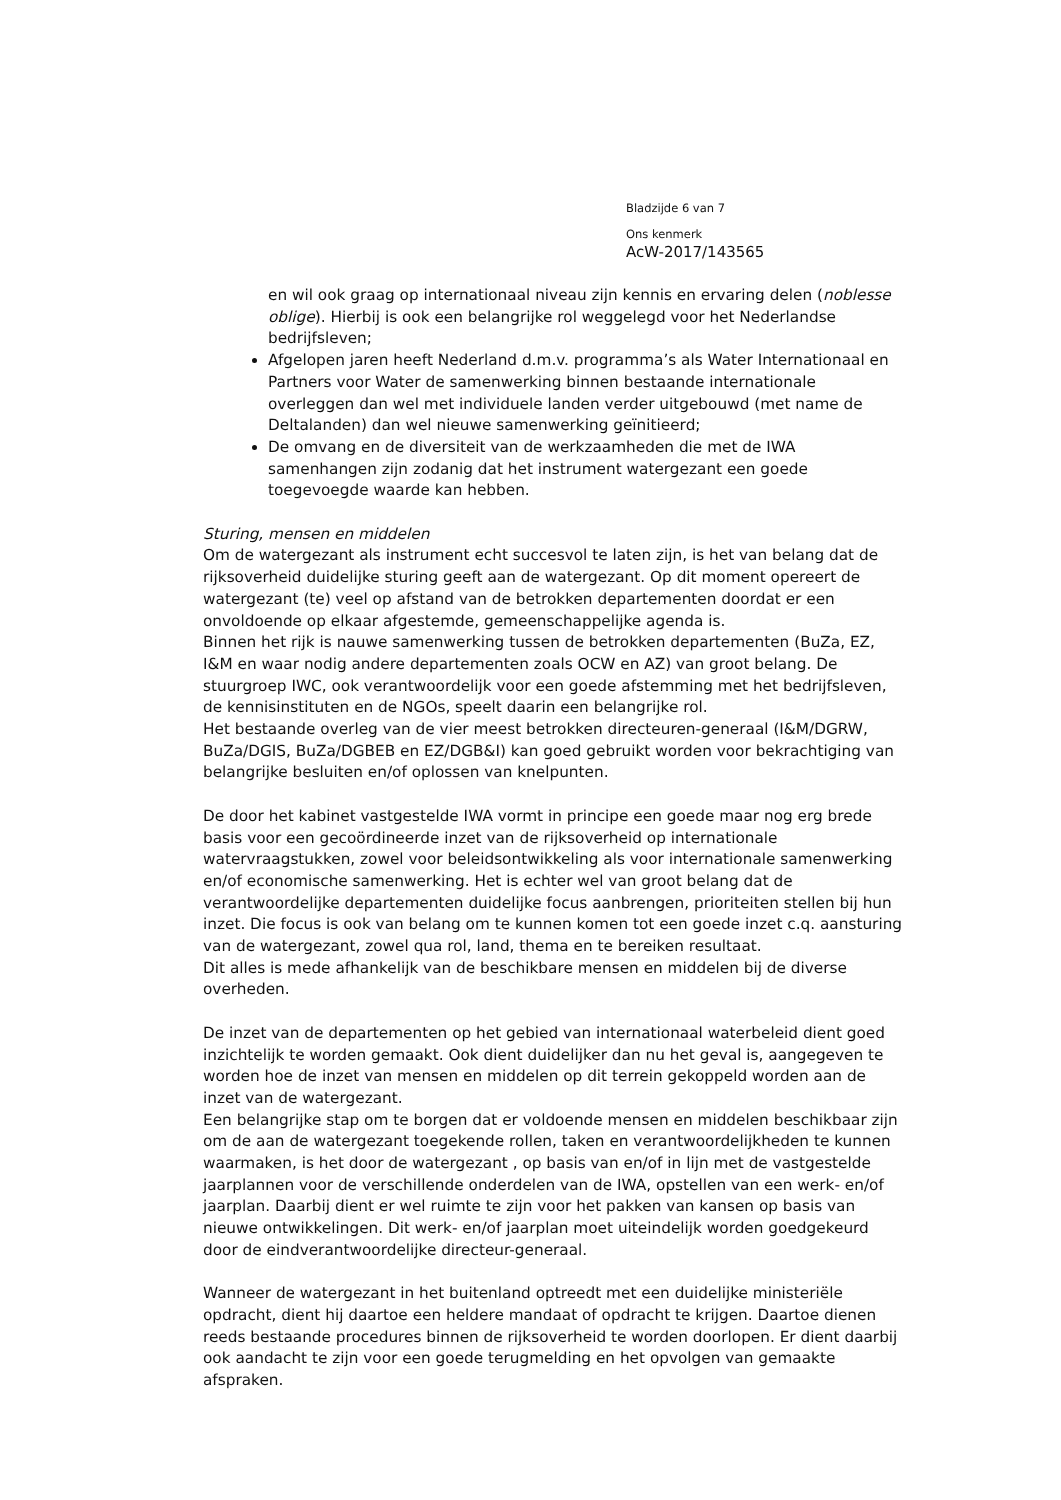Bladzijde 6 van 7
Ons kenmerk
AcW-2017/143565
en wil ook graag op internationaal niveau zijn kennis en ervaring delen (noblesse oblige). Hierbij is ook een belangrijke rol weggelegd voor het Nederlandse bedrijfsleven;
Afgelopen jaren heeft Nederland d.m.v. programma’s als Water Internationaal en Partners voor Water de samenwerking binnen bestaande internationale overleggen dan wel met individuele landen verder uitgebouwd (met name de Deltalanden) dan wel nieuwe samenwerking geïnitieerd;
De omvang en de diversiteit van de werkzaamheden die met de IWA samenhangen zijn zodanig dat het instrument watergezant een goede toegevoegde waarde kan hebben.
Sturing, mensen en middelen
Om de watergezant als instrument echt succesvol te laten zijn, is het van belang dat de rijksoverheid duidelijke sturing geeft aan de watergezant. Op dit moment opereert de watergezant (te) veel op afstand van de betrokken departementen doordat er een onvoldoende op elkaar afgestemde, gemeenschappelijke agenda is.
Binnen het rijk is nauwe samenwerking tussen de betrokken departementen (BuZa, EZ, I&M en waar nodig andere departementen zoals OCW en AZ) van groot belang. De stuurgroep IWC, ook verantwoordelijk voor een goede afstemming met het bedrijfsleven, de kennisinstituten en de NGOs, speelt daarin een belangrijke rol.
Het bestaande overleg van de vier meest betrokken directeuren-generaal (I&M/DGRW, BuZa/DGIS, BuZa/DGBEB en EZ/DGB&I) kan goed gebruikt worden voor bekrachtiging van belangrijke besluiten en/of oplossen van knelpunten.
De door het kabinet vastgestelde IWA vormt in principe een goede maar nog erg brede basis voor een gecoördineerde inzet van de rijksoverheid op internationale watervraagstukken, zowel voor beleidsontwikkeling als voor internationale samenwerking en/of economische samenwerking. Het is echter wel van groot belang dat de verantwoordelijke departementen duidelijke focus aanbrengen, prioriteiten stellen bij hun inzet. Die focus is ook van belang om te kunnen komen tot een goede inzet c.q. aansturing van de watergezant, zowel qua rol, land, thema en te bereiken resultaat.
Dit alles is mede afhankelijk van de beschikbare mensen en middelen bij de diverse overheden.
De inzet van de departementen op het gebied van internationaal waterbeleid dient goed inzichtelijk te worden gemaakt. Ook dient duidelijker dan nu het geval is, aangegeven te worden hoe de inzet van mensen en middelen op dit terrein gekoppeld worden aan de inzet van de watergezant.
Een belangrijke stap om te borgen dat er voldoende mensen en middelen beschikbaar zijn om de aan de watergezant toegekende rollen, taken en verantwoordelijkheden te kunnen waarmaken, is het door de watergezant , op basis van en/of in lijn met de vastgestelde jaarplannen voor de verschillende onderdelen van de IWA, opstellen van een werk- en/of jaarplan. Daarbij dient er wel ruimte te zijn voor het pakken van kansen op basis van nieuwe ontwikkelingen. Dit werk- en/of jaarplan moet uiteindelijk worden goedgekeurd door de eindverantwoordelijke directeur-generaal.
Wanneer de watergezant in het buitenland optreedt met een duidelijke ministeriële opdracht, dient hij daartoe een heldere mandaat of opdracht te krijgen. Daartoe dienen reeds bestaande procedures binnen de rijksoverheid te worden doorlopen. Er dient daarbij ook aandacht te zijn voor een goede terugmelding en het opvolgen van gemaakte afspraken.